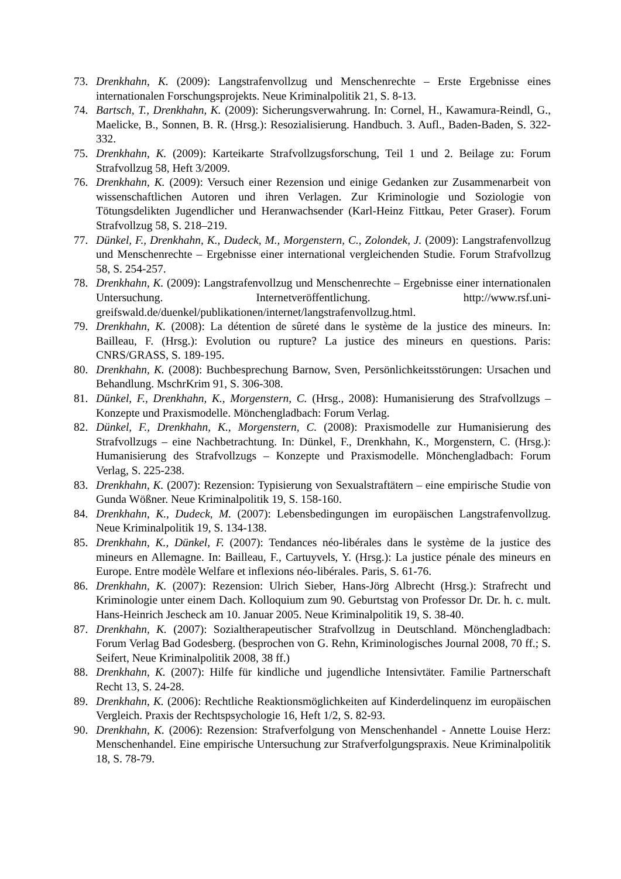73. Drenkhahn, K. (2009): Langstrafenvollzug und Menschenrechte – Erste Ergebnisse eines internationalen Forschungsprojekts. Neue Kriminalpolitik 21, S. 8-13.
74. Bartsch, T., Drenkhahn, K. (2009): Sicherungsverwahrung. In: Cornel, H., Kawamura-Reindl, G., Maelicke, B., Sonnen, B. R. (Hrsg.): Resozialisierung. Handbuch. 3. Aufl., Baden-Baden, S. 322-332.
75. Drenkhahn, K. (2009): Karteikarte Strafvollzugsforschung, Teil 1 und 2. Beilage zu: Forum Strafvollzug 58, Heft 3/2009.
76. Drenkhahn, K. (2009): Versuch einer Rezension und einige Gedanken zur Zusammenarbeit von wissenschaftlichen Autoren und ihren Verlagen. Zur Kriminologie und Soziologie von Tötungsdelikten Jugendlicher und Heranwachsender (Karl-Heinz Fittkau, Peter Graser). Forum Strafvollzug 58, S. 218–219.
77. Dünkel, F., Drenkhahn, K., Dudeck, M., Morgenstern, C., Zolondek, J. (2009): Langstrafenvollzug und Menschenrechte – Ergebnisse einer international vergleichenden Studie. Forum Strafvollzug 58, S. 254-257.
78. Drenkhahn, K. (2009): Langstrafenvollzug und Menschenrechte – Ergebnisse einer internationalen Untersuchung. Internetveröffentlichung. http://www.rsf.uni-greifswald.de/duenkel/publikationen/internet/langstrafenvollzug.html.
79. Drenkhahn, K. (2008): La détention de sûreté dans le système de la justice des mineurs. In: Bailleau, F. (Hrsg.): Evolution ou rupture? La justice des mineurs en questions. Paris: CNRS/GRASS, S. 189-195.
80. Drenkhahn, K. (2008): Buchbesprechung Barnow, Sven, Persönlichkeitsstörungen: Ursachen und Behandlung. MschrKrim 91, S. 306-308.
81. Dünkel, F., Drenkhahn, K., Morgenstern, C. (Hrsg., 2008): Humanisierung des Strafvollzugs – Konzepte und Praxismodelle. Mönchengladbach: Forum Verlag.
82. Dünkel, F., Drenkhahn, K., Morgenstern, C. (2008): Praxismodelle zur Humanisierung des Strafvollzugs – eine Nachbetrachtung. In: Dünkel, F., Drenkhahn, K., Morgenstern, C. (Hrsg.): Humanisierung des Strafvollzugs – Konzepte und Praxismodelle. Mönchengladbach: Forum Verlag, S. 225-238.
83. Drenkhahn, K. (2007): Rezension: Typisierung von Sexualstraftätern – eine empirische Studie von Gunda Wößner. Neue Kriminalpolitik 19, S. 158-160.
84. Drenkhahn, K., Dudeck, M. (2007): Lebensbedingungen im europäischen Langstrafenvollzug. Neue Kriminalpolitik 19, S. 134-138.
85. Drenkhahn, K., Dünkel, F. (2007): Tendances néo-libérales dans le système de la justice des mineurs en Allemagne. In: Bailleau, F., Cartuyvels, Y. (Hrsg.): La justice pénale des mineurs en Europe. Entre modèle Welfare et inflexions néo-libérales. Paris, S. 61-76.
86. Drenkhahn, K. (2007): Rezension: Ulrich Sieber, Hans-Jörg Albrecht (Hrsg.): Strafrecht und Kriminologie unter einem Dach. Kolloquium zum 90. Geburtstag von Professor Dr. Dr. h. c. mult. Hans-Heinrich Jescheck am 10. Januar 2005. Neue Kriminalpolitik 19, S. 38-40.
87. Drenkhahn, K. (2007): Sozialtherapeutischer Strafvollzug in Deutschland. Mönchengladbach: Forum Verlag Bad Godesberg. (besprochen von G. Rehn, Kriminologisches Journal 2008, 70 ff.; S. Seifert, Neue Kriminalpolitik 2008, 38 ff.)
88. Drenkhahn, K. (2007): Hilfe für kindliche und jugendliche Intensivtäter. Familie Partnerschaft Recht 13, S. 24-28.
89. Drenkhahn, K. (2006): Rechtliche Reaktionsmöglichkeiten auf Kinderdelinquenz im europäischen Vergleich. Praxis der Rechtspsychologie 16, Heft 1/2, S. 82-93.
90. Drenkhahn, K. (2006): Rezension: Strafverfolgung von Menschenhandel - Annette Louise Herz: Menschenhandel. Eine empirische Untersuchung zur Strafverfolgungspraxis. Neue Kriminalpolitik 18, S. 78-79.